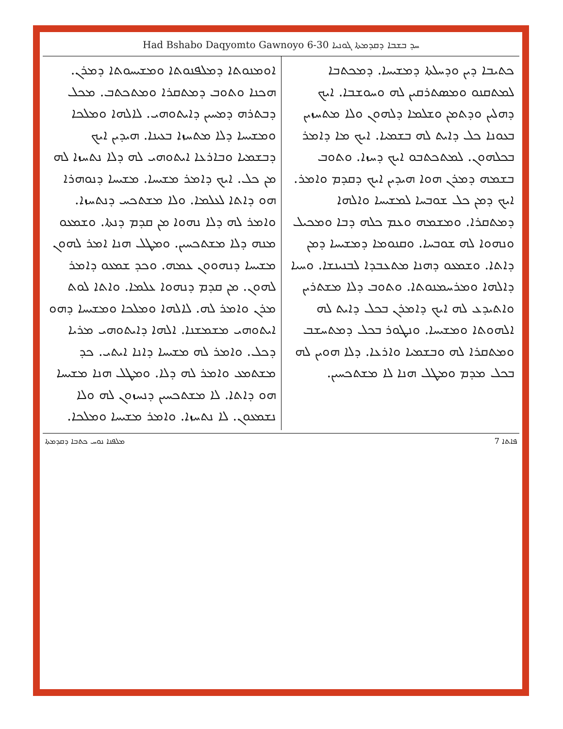Had Bshabo Daqyomto Gawnoyo 6-30 ܚܕ ܒܫܒܐ ܕܩܕܡܬܐ ܓܘܢܝܐ
ܟܬܝܒܐ ܕܝܢ ܘܕܚܠܬܐ ܕܡܫܝܚܐ. ܕܡܟܬܒܐ ܠܡܬܩܢܘ ܘܡܣܬܪܩܝܢ ܠܗ ܘܚܘܫܒܐ. ܐܝܟ ܕܗܠܝܢ ܘܕܬܡܢ ܘܫܠܡܐ ܕܠܗܘܢ ܘܠܐ ܡܬܚܙܝܢ ܒܥܘܢܐ ܟܠ ܕܐܝܬ ܠܗ ܒܫܡܝܐ. ܐܝܟ ܡܐ ܕܐܡܪ ܒܟܠܗܘܢ. ܠܡܬܟܬܒܘ ܐܝܟ ܕܚܙܐ. ܘܬܘܒ ܒܫܡܗ ܕܡܪܢ ܗܘܐ ܗܝܕܝܢ ܐܝܟ ܕܩܕܡ ܘܐܡܪ. ܐܝܟ ܕܡܢ ܟܠ ܫܘܒܚܐ ܠܡܫܝܚܐ ܘܐܠܗܐ ܕܡܬܩܪܐ. ܘܡܫܡܗ ܘܥܡ ܟܠܗ ܕܒܐ ܘܡܟܝܠ ܘܢܗܘܐ ܠܗ ܫܘܒܚܐ. ܘܩܢܘܡܐ ܕܡܫܝܚܐ ܕܡܢ ܕܐܬܐ. ܘܫܡܥܘ ܕܗܢܐ ܡܬܥܒܕܐ ܠܒܢܝܢܫܐ. ܘܚܝܐ ܕܐܠܗܐ ܘܡܪܚܡܢܘܬܐ. ܘܬܘܒ ܕܠܐ ܡܫܬܪܝܢ ܘܐܬܝܕܥ ܠܗ ܐܝܟ ܕܐܡܪܢ ܒܟܠ ܕܐܝܬ ܠܗ ܐܠܗܘܬܐ ܘܡܫܝܚܐ. ܘܢܛܘܪ ܒܟܠ ܕܡܬܚܫܒ ܘܡܬܩܪܐ ܠܗ ܘܒܫܡܝܐ ܘܐܪܥܐ. ܕܠܐ ܗܘܝܢ ܠܗ ܒܟܠ ܡܕܡ ܘܡܛܠ ܗܢܐ ܠܐ ܡܫܬܟܚܝܢ.
ܐܘܡܢܘܬܐ ܕܡܠܦܢܘܬܐ ܘܡܫܝܚܘܬܐ ܕܡܪܢ. ܗܟܢܐ ܘܬܘܒ ܕܡܬܩܪܐ ܘܡܬܟܬܒ. ܡܟܠ ܕܒܬܪܗ ܕܡܚܝܢ ܕܐܝܬܘܗܝ. ܠܐܠܗܐ ܘܡܠܟܐ ܘܡܫܝܚܐ ܕܠܐ ܡܬܚܙܐ ܒܥܝܢܐ. ܗܝܕܝܢ ܐܝܟ ܕܒܫܡܝܐ ܘܒܐܪܥܐ ܐܝܬܘܗܝ ܠܗ ܕܠܐ ܢܬܚܙܐ ܠܗ ܡܢ ܟܠ. ܐܝܟ ܕܐܡܪ ܡܫܝܚܐ. ܡܫܝܚܐ ܕܢܘܗܪܐ ܗܘ ܕܐܬܐ ܠܥܠܡܐ. ܘܠܐ ܡܫܬܟܚ ܕܢܬܚܙܐ. ܘܐܡܪ ܠܗ ܕܠܐ ܢܗܘܐ ܡܢ ܩܕܡ ܕܢܬܐ. ܘܫܡܥܘ ܡܢܗ ܕܠܐ ܡܫܬܟܚܝܢ. ܘܡܛܠ ܗܢܐ ܐܡܪ ܠܗܘܢ ܡܫܝܚܐ ܕܢܗܘܘܢ ܥܡܗ. ܘܟܕ ܫܡܥܘ ܕܐܡܪ ܠܗܘܢ. ܡܢ ܩܕܡ ܕܢܗܘܐ ܥܠܡܐ. ܘܐܬܐ ܠܘܬ ܡܪܢ ܘܐܡܪ ܠܗ. ܠܐܠܗܐ ܘܡܠܟܐ ܘܡܫܝܚܐ ܕܗܘ ܐܝܬܘܗܝ ܡܫܡܫܢܐ. ܐܠܗܐ ܕܐܝܬܘܗܝ ܡܪܝܐ ܕܟܠ. ܘܐܡܪ ܠܗ ܡܫܝܚܐ ܕܐܢܐ ܐܝܬܝ. ܟܕ ܡܫܬܡܥ ܘܐܡܪ ܠܗ ܕܠܐ. ܘܡܛܠ ܗܢܐ ܡܫܝܚܐ ܗܘ ܕܐܬܐ. ܠܐ ܡܫܬܟܚܝܢ ܕܢܚܙܘܢ ܠܗ ܘܠܐ ܢܫܡܥܘܢ. ܠܐ ܢܬܚܙܐ. ܘܐܡܪ ܡܫܝܚܐ ܘܡܠܟܐ.
ܡܠܦܢܐ ܢܘܚ ܟܬܒܐ ܕܩܕܡܬܐ 7 ܦܐܬܐ